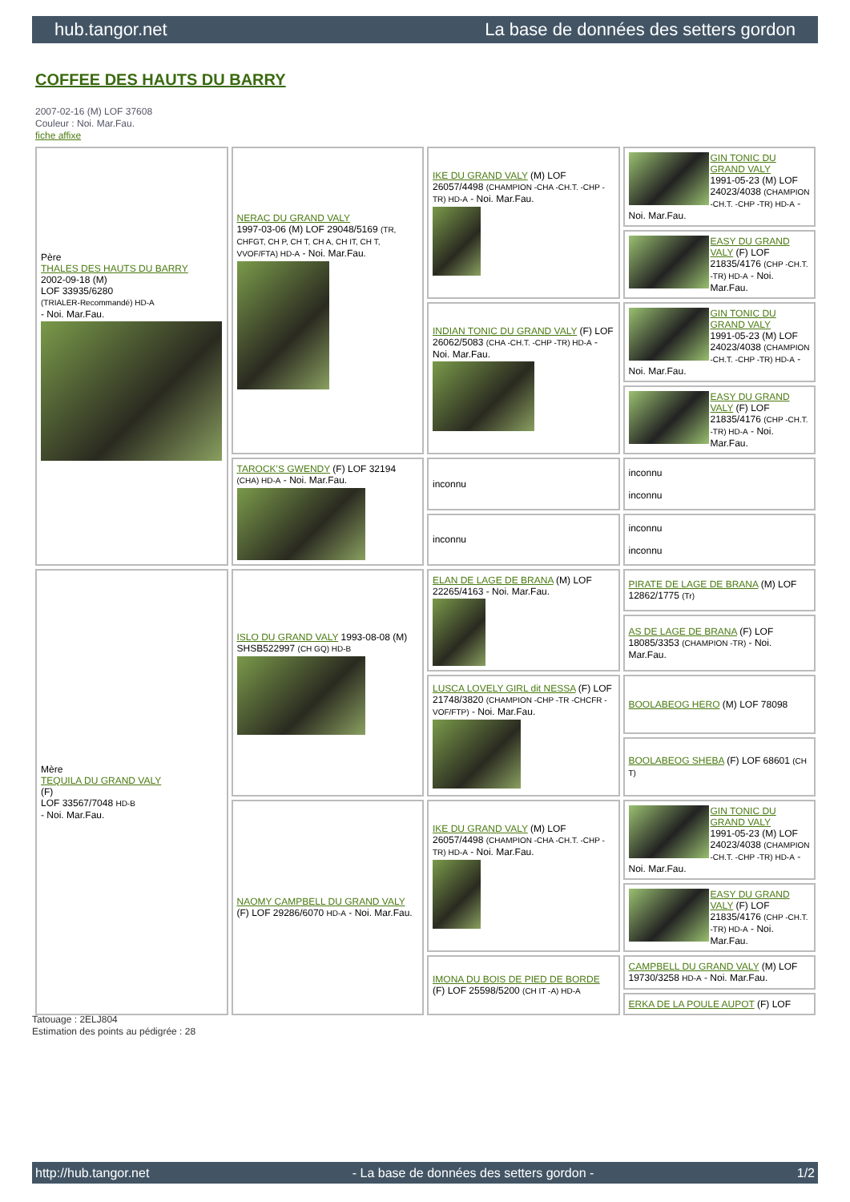hub.tangor.net La base de données des setters gordon
COFFEE DES HAUTS DU BARRY
2007-02-16 (M) LOF 37608
Couleur : Noi. Mar.Fau.
fiche affixe
| Père THALES DES HAUTS DU BARRY 2002-09-18 (M) LOF 33935/6280 (TRIALER-Recommandé) HD-A - Noi. Mar.Fau. | NERAC DU GRAND VALY 1997-03-06 (M) LOF 29048/5169 (TR, CHFGT, CH P, CH T, CH A, CH IT, CH T, VVOF/FTA) HD-A - Noi. Mar.Fau. | IKE DU GRAND VALY (M) LOF 26057/4498 (CHAMPION -CHA -CH.T. -CHP -TR) HD-A - Noi. Mar.Fau. | GIN TONIC DU GRAND VALY 1991-05-23 (M) LOF 24023/4038 (CHAMPION -CH.T. -CHP -TR) HD-A - Noi. Mar.Fau. |
| | | | EASY DU GRAND VALY (F) LOF 21835/4176 (CHP -CH.T. -TR) HD-A - Noi. Mar.Fau. |
| | | INDIAN TONIC DU GRAND VALY (F) LOF 26062/5083 (CHA -CH.T. -CHP -TR) HD-A - Noi. Mar.Fau. | GIN TONIC DU GRAND VALY 1991-05-23 (M) LOF 24023/4038 (CHAMPION -CH.T. -CHP -TR) HD-A - Noi. Mar.Fau. |
| | | | EASY DU GRAND VALY (F) LOF 21835/4176 (CHP -CH.T. -TR) HD-A - Noi. Mar.Fau. |
| | TAROCK'S GWENDY (F) LOF 32194 (CHA) HD-A - Noi. Mar.Fau. | inconnu | inconnu inconnu |
| | | inconnu | inconnu inconnu |
| Mère TEQUILA DU GRAND VALY (F) LOF 33567/7048 HD-B - Noi. Mar.Fau. | ISLO DU GRAND VALY 1993-08-08 (M) SHSB522997 (CH GQ) HD-B | ELAN DE LAGE DE BRANA (M) LOF 22265/4163 - Noi. Mar.Fau. | PIRATE DE LAGE DE BRANA (M) LOF 12862/1775 (Tr) |
| | | | AS DE LAGE DE BRANA (F) LOF 18085/3353 (CHAMPION -TR) - Noi. Mar.Fau. |
| | | LUSCA LOVELY GIRL dit NESSA (F) LOF 21748/3820 (CHAMPION -CHP -TR -CHCFR -VOF/FTP) - Noi. Mar.Fau. | BOOLABEOG HERO (M) LOF 78098 |
| | | | BOOLABEOG SHEBA (F) LOF 68601 (CH T) |
| | NAOMY CAMPBELL DU GRAND VALY (F) LOF 29286/6070 HD-A - Noi. Mar.Fau. | IKE DU GRAND VALY (M) LOF 26057/4498 (CHAMPION -CHA -CH.T. -CHP -TR) HD-A - Noi. Mar.Fau. | GIN TONIC DU GRAND VALY 1991-05-23 (M) LOF 24023/4038 (CHAMPION -CH.T. -CHP -TR) HD-A - Noi. Mar.Fau. |
| | | | EASY DU GRAND VALY (F) LOF 21835/4176 (CHP -CH.T. -TR) HD-A - Noi. Mar.Fau. |
| | | IMONA DU BOIS DE PIED DE BORDE (F) LOF 25598/5200 (CH IT -A) HD-A | CAMPBELL DU GRAND VALY (M) LOF 19730/3258 HD-A - Noi. Mar.Fau. |
| | | | ERKA DE LA POULE AUPOT (F) LOF |
Tatouage : 2ELJ804
Estimation des points au pédigrée : 28
http://hub.tangor.net - La base de données des setters gordon - 1/2